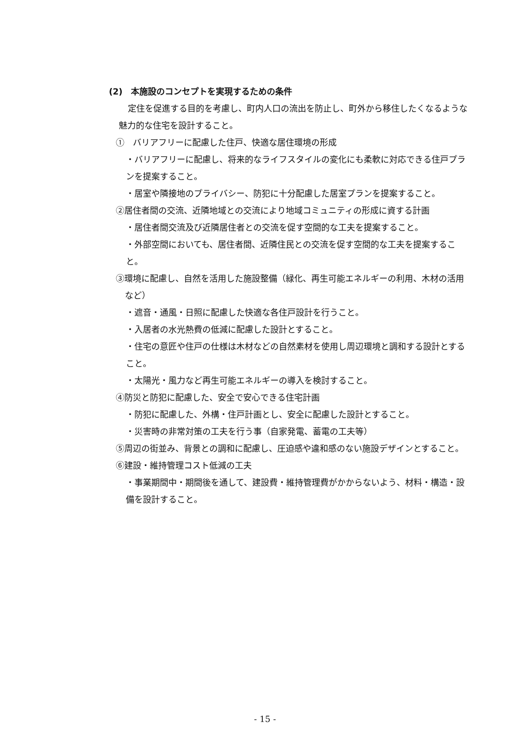(2)　本施設のコンセプトを実現するための条件
定住を促進する目的を考慮し、町内人口の流出を防止し、町外から移住したくなるような魅力的な住宅を設計すること。
①　バリアフリーに配慮した住戸、快適な居住環境の形成
・バリアフリーに配慮し、将来的なライフスタイルの変化にも柔軟に対応できる住戸プランを提案すること。
・居室や隣接地のプライバシー、防犯に十分配慮した居室プランを提案すること。
②居住者間の交流、近隣地域との交流により地域コミュニティの形成に資する計画
・居住者間交流及び近隣居住者との交流を促す空間的な工夫を提案すること。
・外部空間においても、居住者間、近隣住民との交流を促す空間的な工夫を提案すること。
③環境に配慮し、自然を活用した施設整備（緑化、再生可能エネルギーの利用、木材の活用など）
・遮音・通風・日照に配慮した快適な各住戸設計を行うこと。
・入居者の水光熱費の低減に配慮した設計とすること。
・住宅の意匠や住戸の仕様は木材などの自然素材を使用し周辺環境と調和する設計とすること。
・太陽光・風力など再生可能エネルギーの導入を検討すること。
④防災と防犯に配慮した、安全で安心できる住宅計画
・防犯に配慮した、外構・住戸計画とし、安全に配慮した設計とすること。
・災害時の非常対策の工夫を行う事（自家発電、蓄電の工夫等）
⑤周辺の街並み、背景との調和に配慮し、圧迫感や違和感のない施設デザインとすること。
⑥建設・維持管理コスト低減の工夫
・事業期間中・期間後を通して、建設費・維持管理費がかからないよう、材料・構造・設備を設計すること。
- 15 -